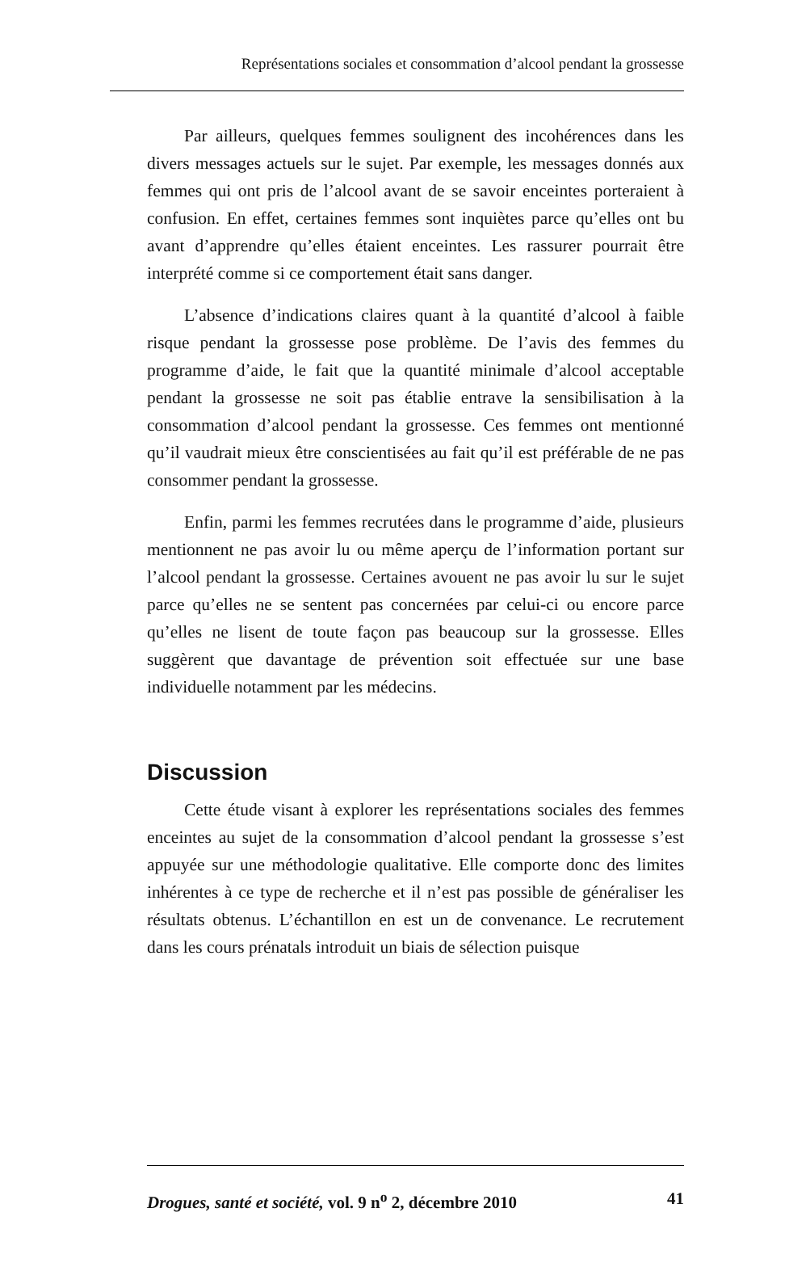Représentations sociales et consommation d’alcool pendant la grossesse
Par ailleurs, quelques femmes soulignent des incohérences dans les divers messages actuels sur le sujet. Par exemple, les messages donnés aux femmes qui ont pris de l’alcool avant de se savoir enceintes porteraient à confusion. En effet, certaines femmes sont inquiètes parce qu’elles ont bu avant d’apprendre qu’elles étaient enceintes. Les rassurer pourrait être interprété comme si ce comportement était sans danger.
L’absence d’indications claires quant à la quantité d’alcool à faible risque pendant la grossesse pose problème. De l’avis des femmes du programme d’aide, le fait que la quantité minimale d’alcool acceptable pendant la grossesse ne soit pas établie entrave la sensibilisation à la consommation d’alcool pendant la grossesse. Ces femmes ont mentionné qu’il vaudrait mieux être conscientisées au fait qu’il est préférable de ne pas consommer pendant la grossesse.
Enfin, parmi les femmes recrutées dans le programme d’aide, plusieurs mentionnent ne pas avoir lu ou même aperçu de l’information portant sur l’alcool pendant la grossesse. Certaines avouent ne pas avoir lu sur le sujet parce qu’elles ne se sentent pas concernées par celui-ci ou encore parce qu’elles ne lisent de toute façon pas beaucoup sur la grossesse. Elles suggèrent que davantage de prévention soit effectuée sur une base individuelle notamment par les médecins.
Discussion
Cette étude visant à explorer les représentations sociales des femmes enceintes au sujet de la consommation d’alcool pendant la grossesse s’est appuyée sur une méthodologie qualitative. Elle comporte donc des limites inhérentes à ce type de recherche et il n’est pas possible de généraliser les résultats obtenus. L’échantillon en est un de convenance. Le recrutement dans les cours prénatals introduit un biais de sélection puisque
Drogues, santé et société, vol. 9 n<sup>o</sup> 2, décembre 2010 41